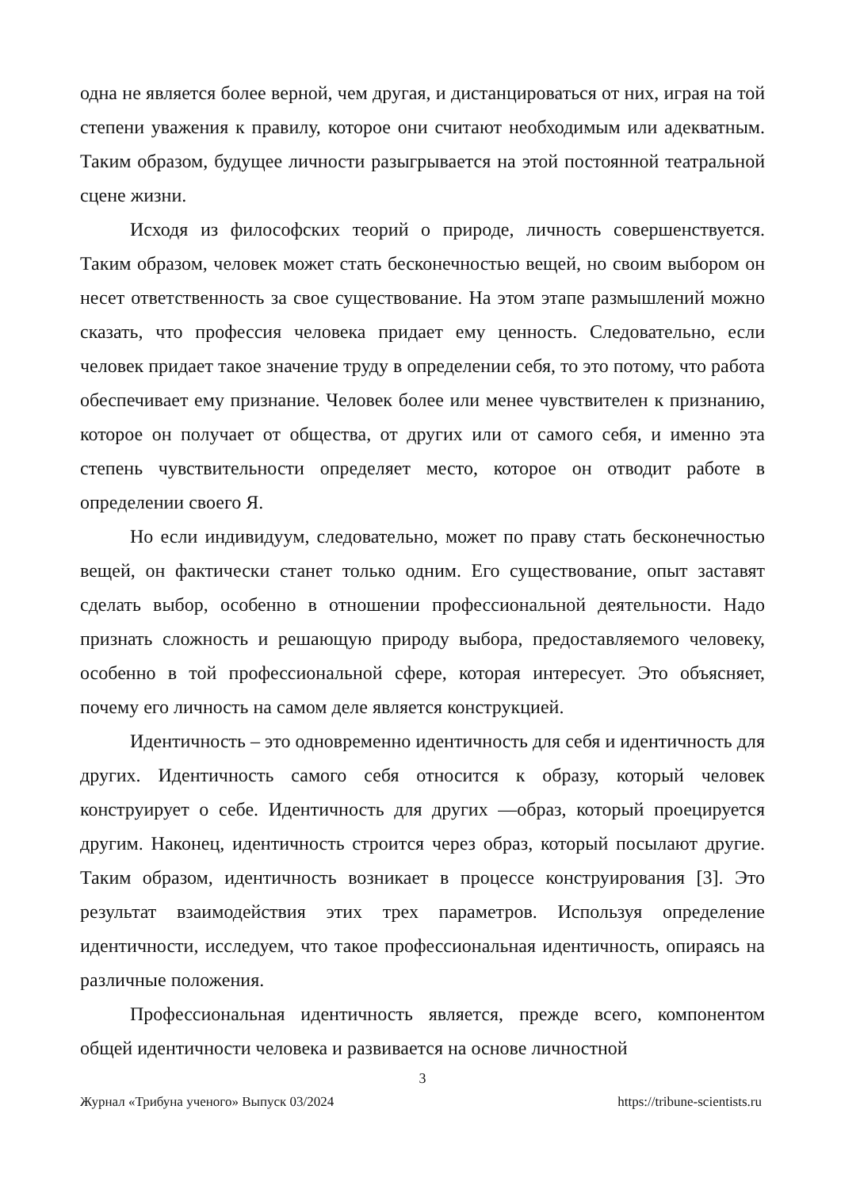одна не является более верной, чем другая, и дистанцироваться от них, играя на той степени уважения к правилу, которое они считают необходимым или адекватным. Таким образом, будущее личности разыгрывается на этой постоянной театральной сцене жизни.
Исходя из философских теорий о природе, личность совершенствуется. Таким образом, человек может стать бесконечностью вещей, но своим выбором он несет ответственность за свое существование. На этом этапе размышлений можно сказать, что профессия человека придает ему ценность. Следовательно, если человек придает такое значение труду в определении себя, то это потому, что работа обеспечивает ему признание. Человек более или менее чувствителен к признанию, которое он получает от общества, от других или от самого себя, и именно эта степень чувствительности определяет место, которое он отводит работе в определении своего Я.
Но если индивидуум, следовательно, может по праву стать бесконечностью вещей, он фактически станет только одним. Его существование, опыт заставят сделать выбор, особенно в отношении профессиональной деятельности. Надо признать сложность и решающую природу выбора, предоставляемого человеку, особенно в той профессиональной сфере, которая интересует. Это объясняет, почему его личность на самом деле является конструкцией.
Идентичность – это одновременно идентичность для себя и идентичность для других. Идентичность самого себя относится к образу, который человек конструирует о себе. Идентичность для других —образ, который проецируется другим. Наконец, идентичность строится через образ, который посылают другие. Таким образом, идентичность возникает в процессе конструирования [3]. Это результат взаимодействия этих трех параметров. Используя определение идентичности, исследуем, что такое профессиональная идентичность, опираясь на различные положения.
Профессиональная идентичность является, прежде всего, компонентом общей идентичности человека и развивается на основе личностной
3
Журнал «Трибуна ученого» Выпуск 03/2024 https://tribune-scientists.ru